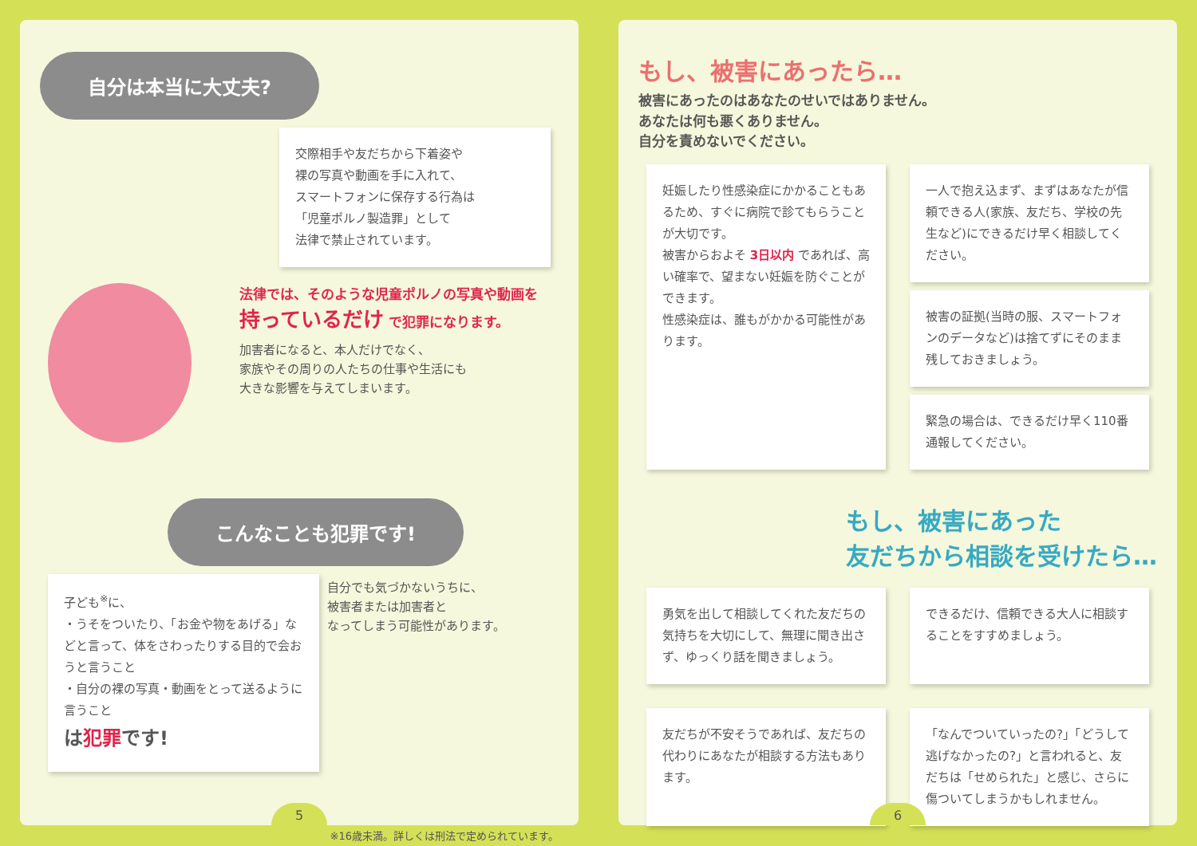自分は本当に大丈夫?
交際相手や友だちから下着姿や
裸の写真や動画を手に入れて、
スマートフォンに保存する行為は
「児童ポルノ製造罪」として
法律で禁止されています。
法律では、そのような児童ポルノの写真や動画を
持っているだけ で犯罪になります。
加害者になると、本人だけでなく、
家族やその周りの人たちの仕事や生活にも
大きな影響を与えてしまいます。
こんなことも犯罪です!
子ども<sup>※</sup>に、
・うそをついたり、「お金や物をあげる」などと言って、体をさわったりする目的で会おうと言うこと
・自分の裸の写真・動画をとって送るように言うこと
は犯罪です!
自分でも気づかないうちに、
被害者または加害者と
なってしまう可能性があります。
※16歳未満。詳しくは刑法で定められています。
5
もし、被害にあったら…
被害にあったのはあなたのせいではありません。
あなたは何も悪くありません。
自分を責めないでください。
妊娠したり性感染症にかかることもあるため、すぐに病院で診てもらうことが大切です。
被害からおよそ 3日以内 であれば、高い確率で、望まない妊娠を防ぐことができます。
性感染症は、誰もがかかる可能性があります。
一人で抱え込まず、まずはあなたが信頼できる人(家族、友だち、学校の先生など)にできるだけ早く相談してください。
被害の証拠(当時の服、スマートフォンのデータなど)は捨てずにそのまま残しておきましょう。
緊急の場合は、できるだけ早く110番通報してください。
もし、被害にあった
友だちから相談を受けたら…
勇気を出して相談してくれた友だちの気持ちを大切にして、無理に聞き出さず、ゆっくり話を聞きましょう。
できるだけ、信頼できる大人に相談することをすすめましょう。
友だちが不安そうであれば、友だちの代わりにあなたが相談する方法もあります。
「なんでついていったの?」「どうして逃げなかったの?」と言われると、友だちは「せめられた」と感じ、さらに傷ついてしまうかもしれません。
6